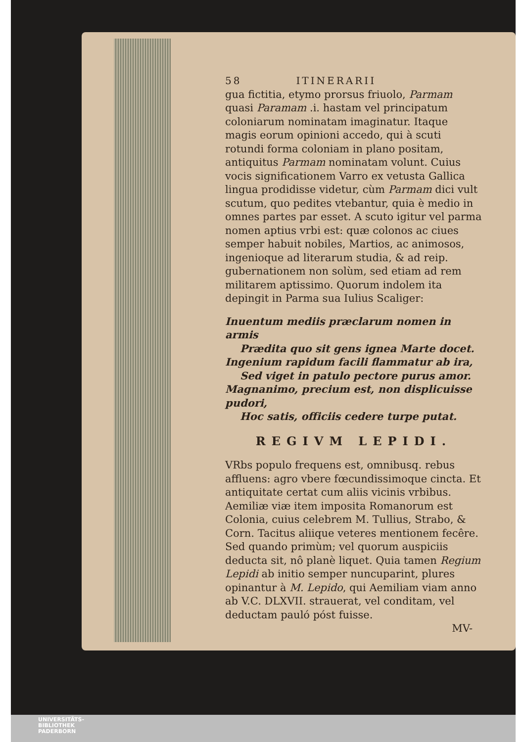58 ITINERARII
gua fictitia, etymo prorsus friuolo, Parmam quasi Paramam .i. hastam vel principatum coloniarum nominatam imaginatur. Itaque magis eorum opinioni accedo, qui à scuti rotundi forma coloniam in plano positam, antiquitus Parmam nominatam volunt. Cuius vocis significationem Varro ex vetusta Gallica lingua prodidisse videtur, cùm Parmam dici vult scutum, quo pedites vtebantur, quia è medio in omnes partes par esset. A scuto igitur vel parma nomen aptius vrbi est: quæ colonos ac ciues semper habuit nobiles, Martios, ac animosos, ingenioque ad literarum studia, & ad reip. gubernationem non solùm, sed etiam ad rem militarem aptissimo. Quorum indolem ita depingit in Parma sua Iulius Scaliger:
Inuentum mediis præclarum nomen in armis
Prædita quo sit gens ignea Marte docet.
Ingenium rapidum facili flammatur ab ira,
Sed viget in patulo pectore purus amor.
Magnanimo, precium est, non displicuisse pudori,
Hoc satis, officiis cedere turpe putat.
REGIVM LEPIDI.
VRbs populo frequens est, omnibusq. rebus affluens: agro vbere fœcundissimoque cincta. Et antiquitate certat cum aliis vicinis vrbibus. Aemiliæ viæ item imposita Romanorum est Colonia, cuius celebrem M. Tullius, Strabo, & Corn. Tacitus aliique veteres mentionem fecêre. Sed quando primùm; vel quorum auspiciis deducta sit, nô planè liquet. Quia tamen Regium Lepidi ab initio semper nuncuparint, plures opinantur à M. Lepido, qui Aemiliam viam anno ab V.C. DLXVII. strauerat, vel conditam, vel deductam pauló póst fuisse.
MV-
UNIVERSITÄTS-
BIBLIOTHEK
PADERBORN